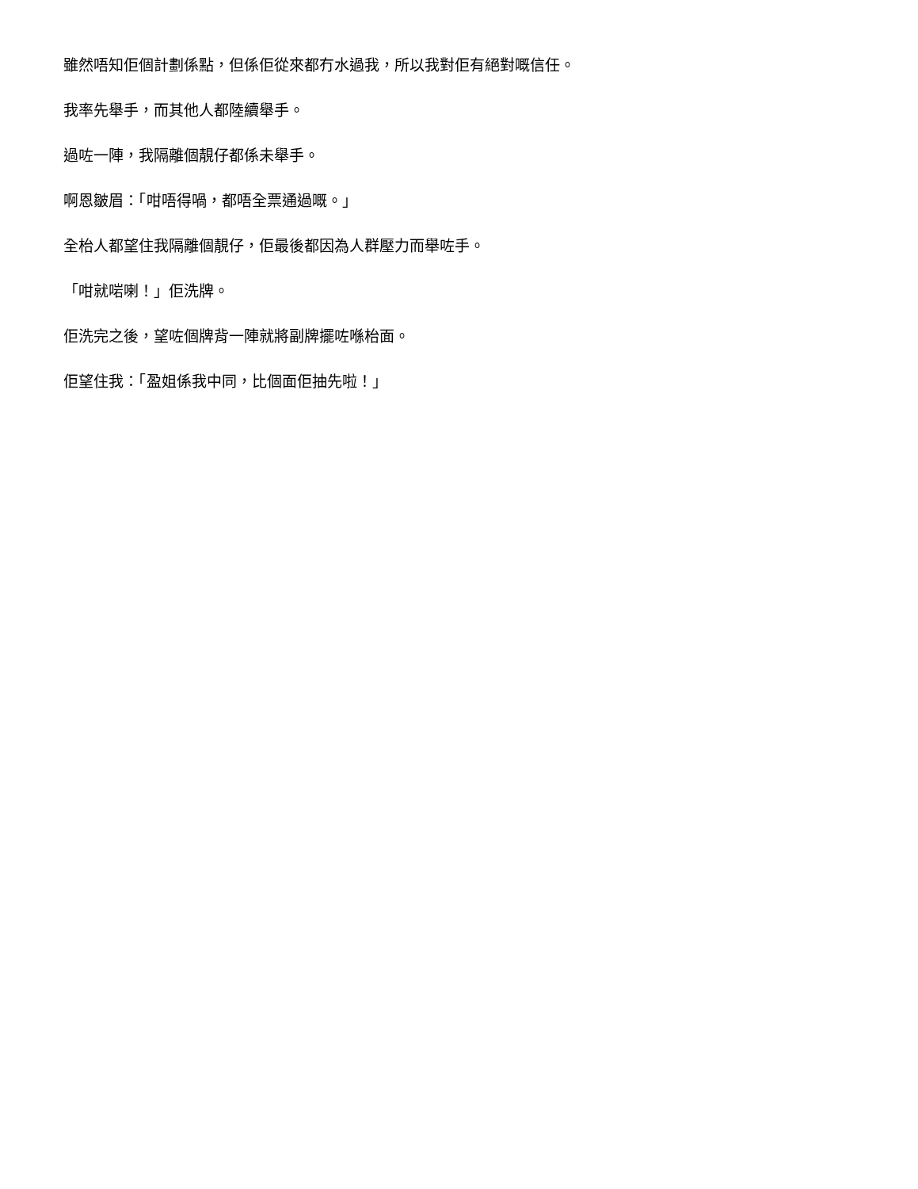雖然唔知佢個計劃係點，但係佢從來都冇水過我，所以我對佢有絕對嘅信任。
我率先舉手，而其他人都陸續舉手。
過咗一陣，我隔離個靚仔都係未舉手。
啊恩皺眉：「咁唔得喎，都唔全票通過嘅。」
全枱人都望住我隔離個靚仔，佢最後都因為人群壓力而舉咗手。
「咁就啱喇！」佢洗牌。
佢洗完之後，望咗個牌背一陣就將副牌擺咗喺枱面。
佢望住我：「盈姐係我中同，比個面佢抽先啦！」